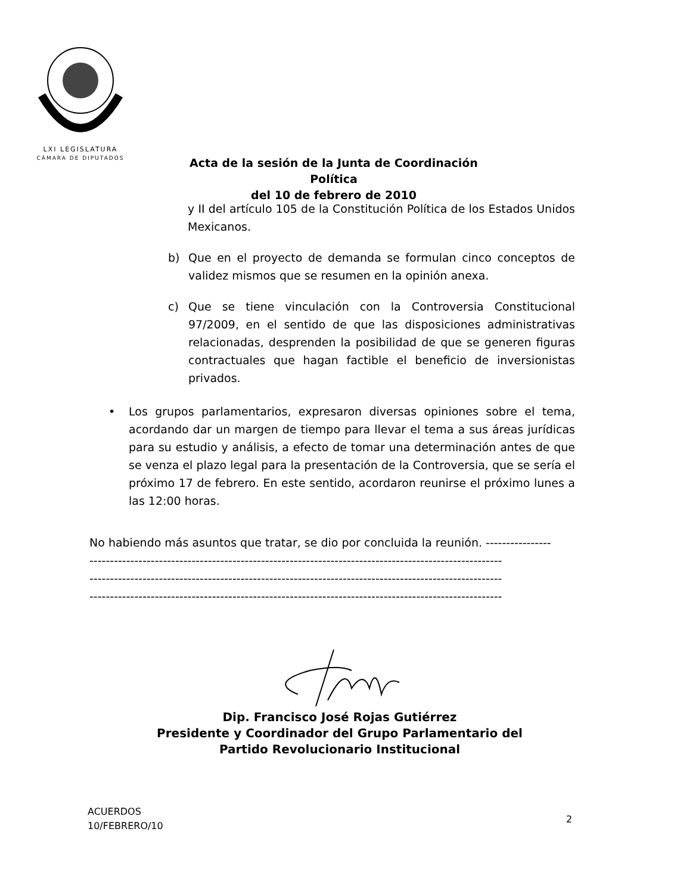LXI LEGISLATURA
CÁMARA DE DIPUTADOS
Acta de la sesión de la Junta de Coordinación Política
del 10 de febrero de 2010
y II del artículo 105 de la Constitución Política de los Estados Unidos Mexicanos.
b) Que en el proyecto de demanda se formulan cinco conceptos de validez mismos que se resumen en la opinión anexa.
c) Que se tiene vinculación con la Controversia Constitucional 97/2009, en el sentido de que las disposiciones administrativas relacionadas, desprenden la posibilidad de que se generen figuras contractuales que hagan factible el beneficio de inversionistas privados.
• Los grupos parlamentarios, expresaron diversas opiniones sobre el tema, acordando dar un margen de tiempo para llevar el tema a sus áreas jurídicas para su estudio y análisis, a efecto de tomar una determinación antes de que se venza el plazo legal para la presentación de la Controversia, que se sería el próximo 17 de febrero. En este sentido, acordaron reunirse el próximo lunes a las 12:00 horas.
No habiendo más asuntos que tratar, se dio por concluida la reunión. ----------------
-----------------------------------------------------------------------------------------------------
-----------------------------------------------------------------------------------------------------
-----------------------------------------------------------------------------------------------------
Dip. Francisco José Rojas Gutiérrez
Presidente y Coordinador del Grupo Parlamentario del
Partido Revolucionario Institucional
ACUERDOS
10/FEBRERO/10
2